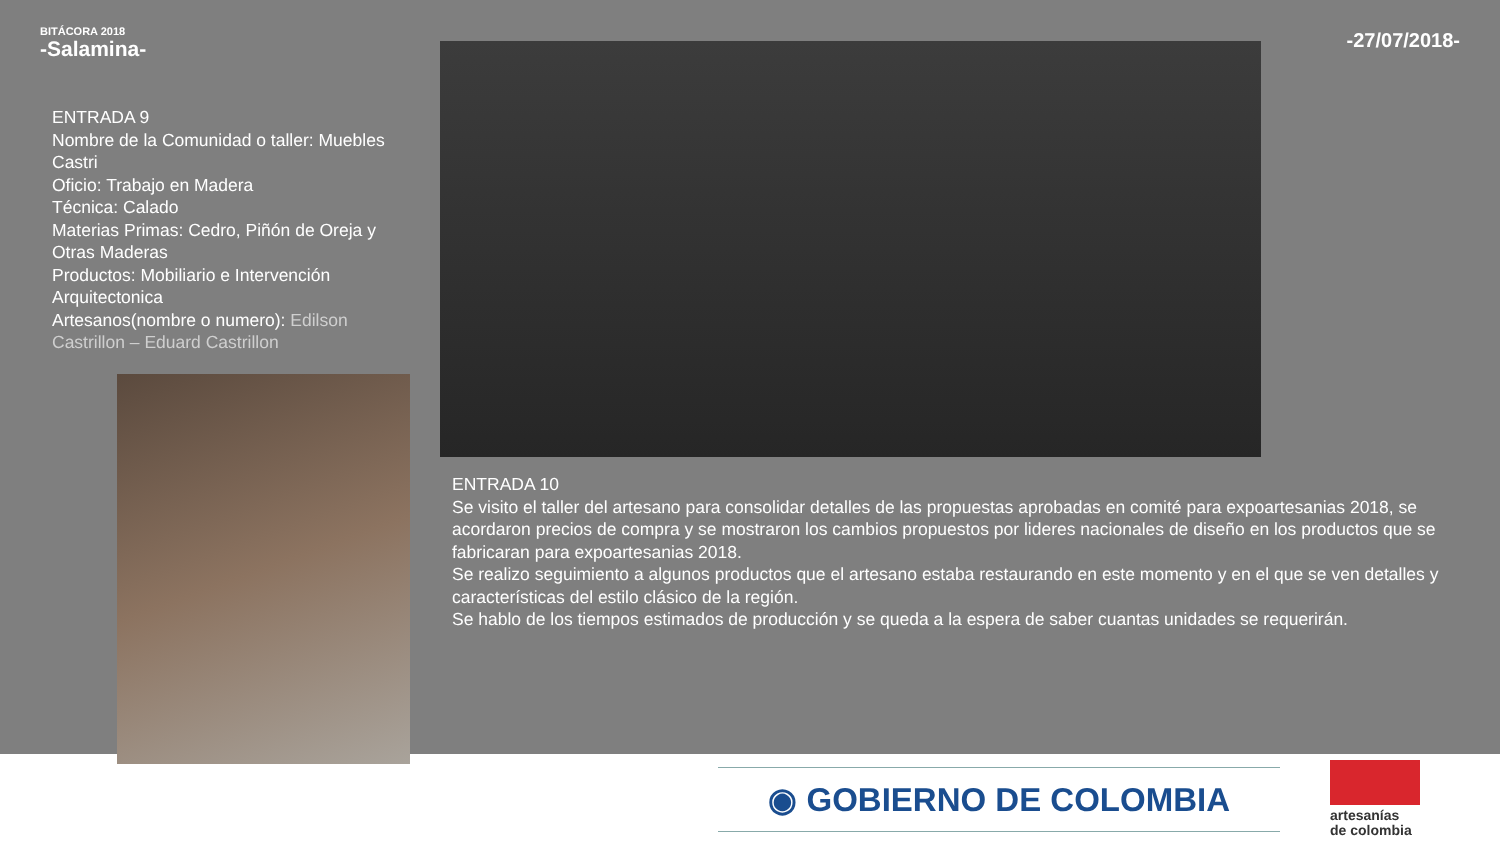BITÁCORA 2018
-Salamina-
-27/07/2018-
ENTRADA 9
Nombre de la Comunidad o taller: Muebles Castri
Oficio: Trabajo en Madera
Técnica: Calado
Materias Primas: Cedro, Piñón de Oreja y Otras Maderas
Productos: Mobiliario e Intervención Arquitectonica
Artesanos(nombre o numero): Edilson Castrillon – Eduard Castrillon
ENTRADA 10
Se visito el taller del artesano para consolidar detalles de las propuestas aprobadas en comité para expoartesanias 2018, se acordaron precios de compra y se mostraron los cambios propuestos por lideres nacionales de diseño en los productos que se fabricaran para expoartesanias 2018.
Se realizo seguimiento a algunos productos que el artesano estaba restaurando en este momento y en el que se ven detalles y características del estilo clásico de la región.
Se hablo de los tiempos estimados de producción y se queda a la espera de saber cuantas unidades se requerirán.
◉ GOBIERNO DE COLOMBIA
artesanías
de colombia